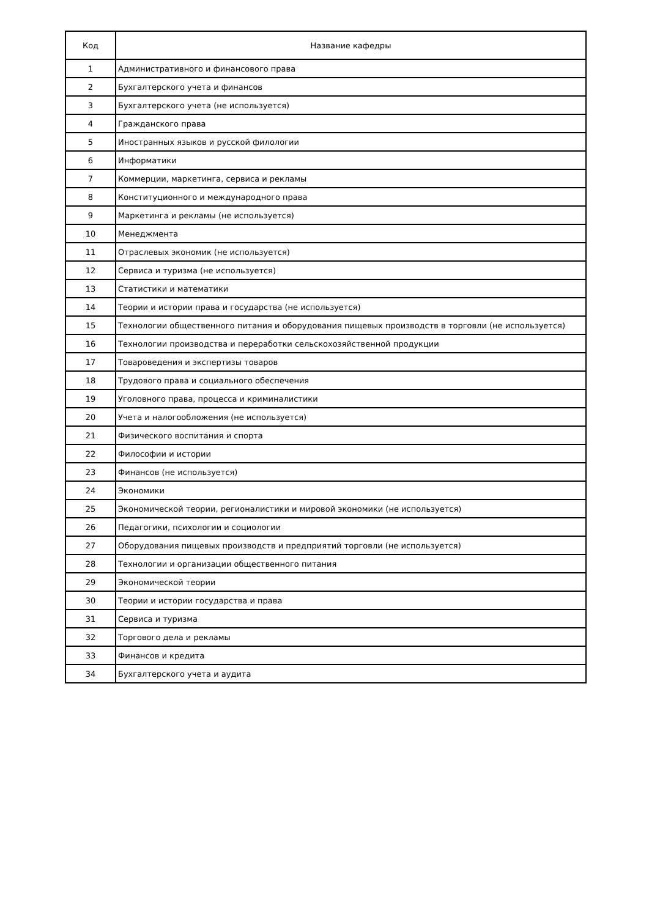| Код | Название кафедры |
| --- | --- |
| 1 | Административного и финансового права |
| 2 | Бухгалтерского учета и финансов |
| 3 | Бухгалтерского учета (не используется) |
| 4 | Гражданского права |
| 5 | Иностранных языков и русской филологии |
| 6 | Информатики |
| 7 | Коммерции, маркетинга, сервиса и рекламы |
| 8 | Конституционного и международного права |
| 9 | Маркетинга и рекламы (не используется) |
| 10 | Менеджмента |
| 11 | Отраслевых экономик (не используется) |
| 12 | Сервиса и туризма (не используется) |
| 13 | Статистики и математики |
| 14 | Теории и истории права и государства (не используется) |
| 15 | Технологии общественного питания и оборудования пищевых производств в торговли (не используется) |
| 16 | Технологии производства и переработки сельскохозяйственной продукции |
| 17 | Товароведения и экспертизы товаров |
| 18 | Трудового права и социального обеспечения |
| 19 | Уголовного права, процесса и криминалистики |
| 20 | Учета и налогообложения (не используется) |
| 21 | Физического воспитания и спорта |
| 22 | Философии и истории |
| 23 | Финансов (не используется) |
| 24 | Экономики |
| 25 | Экономической теории, регионалистики и мировой экономики (не используется) |
| 26 | Педагогики, психологии и социологии |
| 27 | Оборудования пищевых производств и предприятий торговли (не используется) |
| 28 | Технологии и организации общественного питания |
| 29 | Экономической теории |
| 30 | Теории и истории государства и права |
| 31 | Сервиса и туризма |
| 32 | Торгового дела и рекламы |
| 33 | Финансов и кредита |
| 34 | Бухгалтерского учета и аудита |